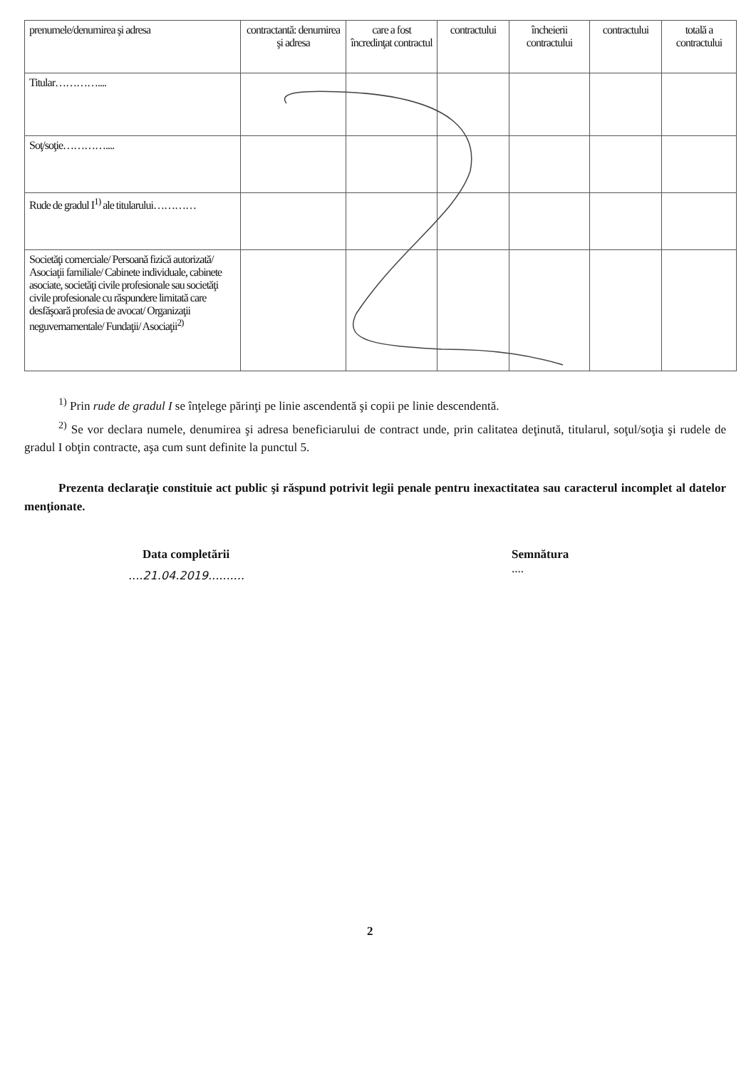| prenumele/denumirea şi adresa | contractantă: denumirea şi adresa | care a fost încredinţat contractul | contractului | încheierii contractului | contractului | totală a contractului |
| Titular………….... | | | | | | |
| Soţ/soţie………….... | | | | | | |
| Rude de gradul I<sup>1)</sup> ale titularului………… | | | | | | |
| Societăţi comerciale/ Persoană fizică autorizată/ Asociaţii familiale/ Cabinete individuale, cabinete asociate, societăţi civile profesionale sau societăţi civile profesionale cu răspundere limitată care desfăşoară profesia de avocat/ Organizaţii neguvernamentale/ Fundaţii/ Asociaţii<sup>2)</sup> | | | | | | |
<sup>1)</sup> Prin rude de gradul I se înţelege părinţi pe linie ascendentă şi copii pe linie descendentă.
<sup>2)</sup> Se vor declara numele, denumirea şi adresa beneficiarului de contract unde, prin calitatea deţinută, titularul, soţul/soţia şi rudele de gradul I obţin contracte, aşa cum sunt definite la punctul 5.
Prezenta declaraţie constituie act public şi răspund potrivit legii penale pentru inexactitatea sau caracterul incomplet al datelor menţionate.
Data completării
....21.04.2019..........
Semnătura
....
2